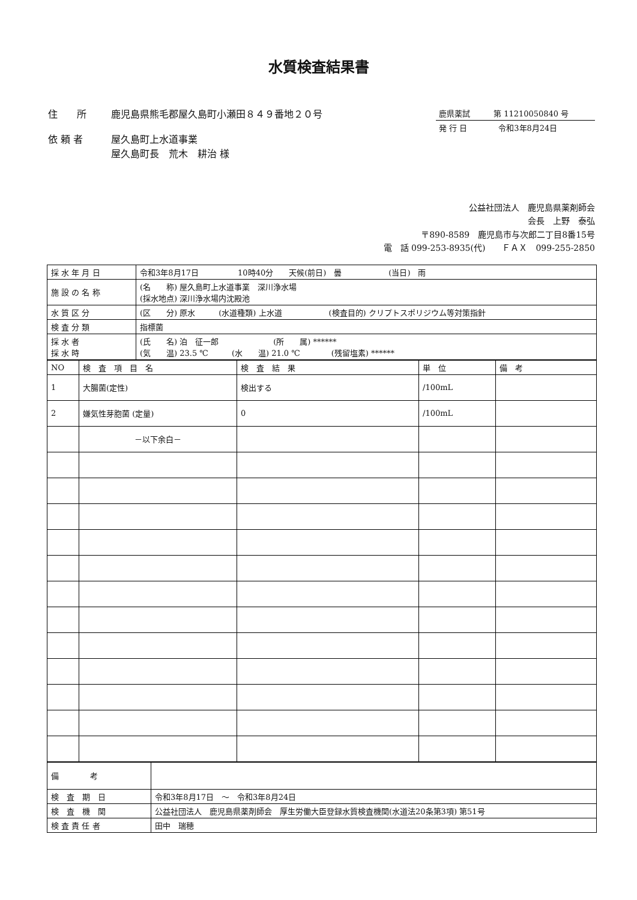水質検査結果書
住　　所 鹿児島県熊毛郡屋久島町小瀬田８４９番地２０号
依 頼 者 屋久島町上水道事業
屋久島町長　荒木　耕治 様
鹿県薬試　　　第 11210050840 号
発 行 日　　　　令和3年8月24日
公益社団法人　鹿児島県薬剤師会
会長　上野　泰弘
〒890-8589　鹿児島市与次郎二丁目8番15号
電　話 099-253-8935(代)　　ＦＡＸ　099-255-2850
| 採 水 年 月 日 | 令和3年8月17日 10時40分 天候(前日) 曇 (当日) 雨 |
| 施 設 の 名 称 | (名 称) 屋久島町上水道事業 深川浄水場 (採水地点) 深川浄水場内沈殿池 |
| 水 質 区 分 | (区 分) 原水 (水道種類) 上水道 (検査目的) クリプトスポリジウム等対策指針 |
| 検 査 分 類 | 指標菌 |
| 採 水 者 採 水 時 | (氏 名) 泊 征一郎 (所 属) ****** (気 温) 23.5 ℃ (水 温) 21.0 ℃ (残留塩素) ****** |
| NO | 検 査 項 目 名 | 検 査 結 果 | 単 位 | 備 考 |
| --- | --- | --- | --- | --- |
| 1 | 大腸菌(定性) | 検出する | /100mL | |
| 2 | 嫌気性芽胞菌 (定量) | 0 | /100mL | |
| | －以下余白－ | | | |
| 備 考 | |
| 検 査 期 日 | 令和3年8月17日 ～ 令和3年8月24日 |
| 検 査 機 関 | 公益社団法人 鹿児島県薬剤師会 厚生労働大臣登録水質検査機関(水道法20条第3項) 第51号 |
| 検 査 責 任 者 | 田中 瑞穂 |